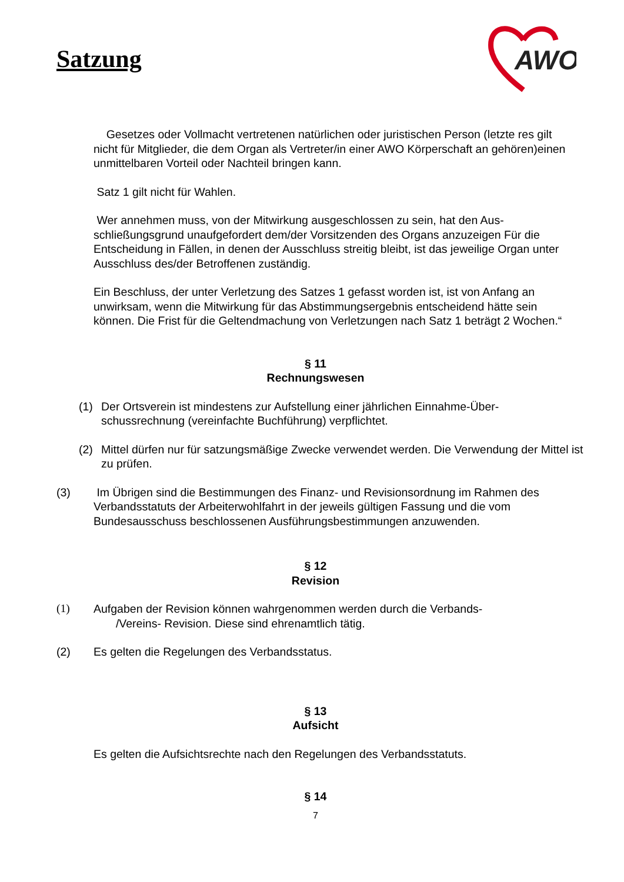Satzung
AWO
Gesetzes oder Vollmacht vertretenen natürlichen oder juristischen Person (letzte res gilt nicht für Mitglieder, die dem Organ als Vertreter/in einer AWO Körperschaft an gehören)einen unmittelbaren Vorteil oder Nachteil bringen kann.
Satz 1 gilt nicht für Wahlen.
Wer annehmen muss, von der Mitwirkung ausgeschlossen zu sein, hat den Aus-schließungsgrund unaufgefordert dem/der Vorsitzenden des Organs anzuzeigen Für die Entscheidung in Fällen, in denen der Ausschluss streitig bleibt, ist das jeweilige Organ unter Ausschluss des/der Betroffenen zuständig.
Ein Beschluss, der unter Verletzung des Satzes 1 gefasst worden ist, ist von Anfang an unwirksam, wenn die Mitwirkung für das Abstimmungsergebnis entscheidend hätte sein können. Die Frist für die Geltendmachung von Verletzungen nach Satz 1 beträgt 2 Wochen.“
§ 11
Rechnungswesen
(1) Der Ortsverein ist mindestens zur Aufstellung einer jährlichen Einnahme-Über-schussrechnung (vereinfachte Buchführung) verpflichtet.
(2) Mittel dürfen nur für satzungsmäßige Zwecke verwendet werden. Die Verwendung der Mittel ist zu prüfen.
(3) Im Übrigen sind die Bestimmungen des Finanz- und Revisionsordnung im Rahmen des Verbandsstatuts der Arbeiterwohlfahrt in der jeweils gültigen Fassung und die vom Bundesausschuss beschlossenen Ausführungsbestimmungen anzuwenden.
§ 12
Revision
(1) Aufgaben der Revision können wahrgenommen werden durch die Verbands-
/Vereins- Revision. Diese sind ehrenamtlich tätig.
(2) Es gelten die Regelungen des Verbandsstatus.
§ 13
Aufsicht
Es gelten die Aufsichtsrechte nach den Regelungen des Verbandsstatuts.
§ 14
7